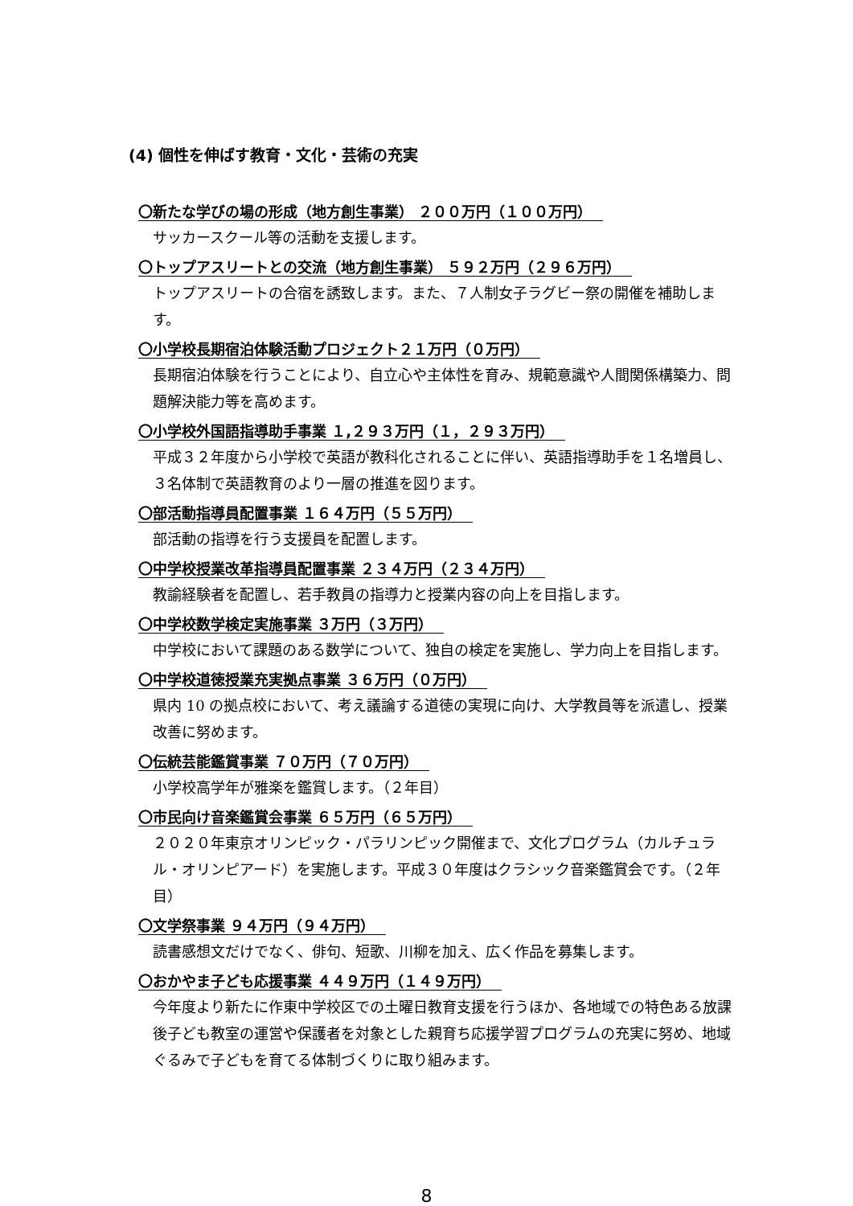(4) 個性を伸ばす教育・文化・芸術の充実
〇新たな学びの場の形成（地方創生事業） ２００万円（１００万円）
サッカースクール等の活動を支援します。
〇トップアスリートとの交流（地方創生事業） ５９２万円（２９６万円）
トップアスリートの合宿を誘致します。また、７人制女子ラグビー祭の開催を補助します。
〇小学校長期宿泊体験活動プロジェクト２１万円（０万円）
長期宿泊体験を行うことにより、自立心や主体性を育み、規範意識や人間関係構築力、問題解決能力等を高めます。
〇小学校外国語指導助手事業 １,２９３万円（１，２９３万円）
平成３２年度から小学校で英語が教科化されることに伴い、英語指導助手を１名増員し、３名体制で英語教育のより一層の推進を図ります。
〇部活動指導員配置事業 １６４万円（５５万円）
部活動の指導を行う支援員を配置します。
〇中学校授業改革指導員配置事業 ２３４万円（２３４万円）
教諭経験者を配置し、若手教員の指導力と授業内容の向上を目指します。
〇中学校数学検定実施事業 ３万円（３万円）
中学校において課題のある数学について、独自の検定を実施し、学力向上を目指します。
〇中学校道徳授業充実拠点事業 ３６万円（０万円）
県内 10 の拠点校において、考え議論する道徳の実現に向け、大学教員等を派遣し、授業改善に努めます。
〇伝統芸能鑑賞事業 ７０万円（７０万円）
小学校高学年が雅楽を鑑賞します。（２年目）
〇市民向け音楽鑑賞会事業 ６５万円（６５万円）
２０２０年東京オリンピック・パラリンピック開催まで、文化プログラム（カルチュラル・オリンピアード）を実施します。平成３０年度はクラシック音楽鑑賞会です。（２年目）
〇文学祭事業 ９４万円（９４万円）
読書感想文だけでなく、俳句、短歌、川柳を加え、広く作品を募集します。
〇おかやま子ども応援事業 ４４９万円（１４９万円）
今年度より新たに作東中学校区での土曜日教育支援を行うほか、各地域での特色ある放課後子ども教室の運営や保護者を対象とした親育ち応援学習プログラムの充実に努め、地域ぐるみで子どもを育てる体制づくりに取り組みます。
8